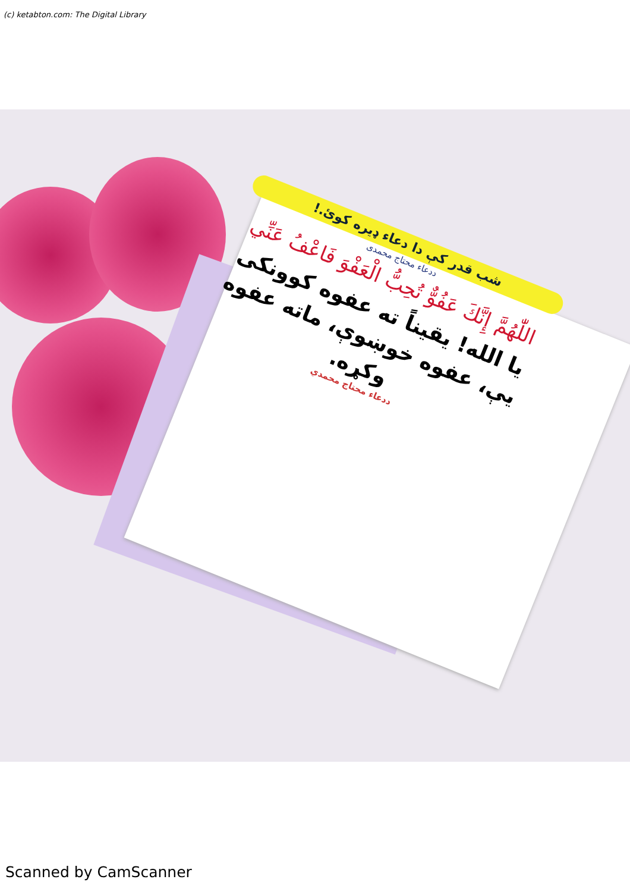(c) ketabton.com: The Digital Library
شب قدر کې دا دعاء ډیره کوئ.!
ددعاء محتاج محمدی
اللّٰهُمَّ إِنَّكَ عَفُوٌّ تُحِبُّ الْعَفْوَ فَاعْفُ عَنِّي
یا الله! یقیناً ته عفوه کوونکی یې، عفوه خوښوې، ماته عفوه وکړه.
ددعاء محتاج محمدي
Scanned by CamScanner